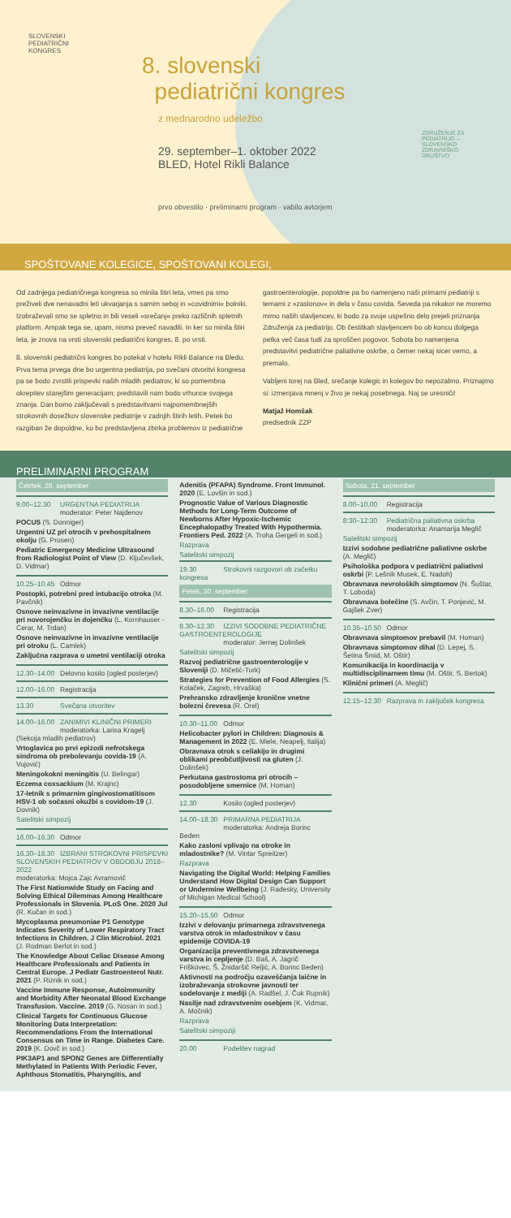SLOVENSKI PEDIATRIČNI KONGRES
8. slovenski
pediatrični kongres
z mednarodno udeležbo
29. september–1. oktober 2022
BLED, Hotel Rikli Balance
prvo obvestilo · preliminarni program · vabilo avtorjem
ZDRUŽENJE ZA PEDIATRIJO – SLOVENSKO ZDRAVNIŠKO DRUŠTVO
SPOŠTOVANE KOLEGICE, SPOŠTOVANI KOLEGI,
Od zadnjega pediatričnega kongresa so minila štiri leta, vmes pa smo preživeli dve nenavadni leti ukvarjanja s samim seboj in »covidnimi« bolniki. Izobraževali smo se spletno in bili veseli »srečanj« preko različnih spletnih platform. Ampak tega se, upam, nismo preveč navadili. In ker so minila štiri leta, je znova na vrsti slovenski pediatrični kongres, 8. po vrsti.
8. slovenski pediatrični kongres bo potekal v hotelu Rikli Balance na Bledu. Prva tema prvega dne bo urgentna pediatrija, po svečani otvoritvi kongresa pa se bodo zvrstili prispevki naših mladih pediatrov, ki so pomembna okrepitev starejšim generacijam; predstavili nam bodo vrhunce svojega znanja. Dan bomo zaključevali s predstavitvami najpomembnejših strokovnih dosežkov slovenske pediatrije v zadnjih štirih letih. Petek bo razgiban že dopoldne, ko bo predstavljena zbirka problemov iz pediatrične gastroenterologije, popoldne pa bo namenjeno naši primarni pediatriji s temami z »zaslonov« in dela v času covida. Seveda pa nikakor ne moremo mimo naših slavljencev, ki bodo za svoje uspešno delo prejeli priznanja Združenja za pediatrijo. Ob čestitkah slavljencem bo ob koncu dolgega petka več časa tudi za sproščen pogovor. Sobota bo namenjena predstavitvi pediatrične paliativne oskrbe, o čemer nekaj sicer vemo, a premalo.
Vabljeni torej na Bled, srečanje kolegic in kolegov bo nepozabno. Priznajmo si: izmenjava mnenj v živo je nekaj posebnega. Naj se uresniči!
Matjaž Homšak
predsednik ZZP
PRELIMINARNI PROGRAM
Četrtek, 29. september
9.00–12.30 URGENTNA PEDIATRIJA
moderator: Peter Najdenov
POCUS (S. Donniger)
Urgentni UZ pri otrocih v prehospitalnem okolju (G. Prosen)
Pediatric Emergency Medicine Ultrasound from Radiologist Point of View (D. Ključevšek, D. Vidmar)
10.25–10.45 Odmor
Postopki, potrebni pred intubacijo otroka (M. Pavčnik)
Osnove neinvazivne in invazivne ventilacije pri novorojenčku in dojenčku (L. Kornhauser -Cerar, M. Trdan)
Osnove neinvazivne in invazivne ventilacije pri otroku (L. Camlek)
Zaključna razprava o umetni ventilaciji otroka
12.30–14.00 Delovno kosilo (ogled posterjev)
12.00–16.00 Registracija
13.30 Svečana otvoritev
14.00–16.00 ZANIMIVI KLINIČNI PRIMERI
moderatorka: Larisa Kragelj (Sekcija mladih pediatrov)
Vrtoglavica po prvi epizodi nefrotskega sindroma ob prebolevanju covida-19 (A. Vujović)
Meningokokni meningitis (U. Belingar)
Eczema coxsackium (M. Krajnc)
17-letnik s primarnim gingivostomatitisom HSV-1 ob sočasni okužbi s covidom-19 (J. Dovnik)
Satelitski simpozij
16.00–16.30 Odmor
16.30–18.30 IZBRANI STROKOVNI PRISPEVKI SLOVENSKIH PEDIATROV V OBDOBJU 2018–2022
moderatorka: Mojca Zajc Avramovič
The First Nationwide Study on Facing and Solving Ethical Dilemmas Among Healthcare Professionals in Slovenia. PLoS One. 2020 Jul (R. Kučan in sod.)
Mycoplasma pneumoniae P1 Genotype Indicates Severity of Lower Respiratory Tract Infections in Children. J Clin Microbiol. 2021 (J. Rodman Berlot in sod.)
The Knowledge About Celiac Disease Among Healthcare Professionals and Patients in Central Europe. J Pediatr Gastroenterol Nutr. 2021 (P. Riznik in sod.)
Vaccine Immune Response, Autoimmunity and Morbidity After Neonatal Blood Exchange Transfusion. Vaccine. 2019 (G. Nosan in sod.)
Clinical Targets for Continuous Glucose Monitoring Data Interpretation: Recommendations From the International Consensus on Time in Range. Diabetes Care. 2019 (K. Dovč in sod.)
PIK3AP1 and SPON2 Genes are Differentially Methylated in Patients With Periodic Fever, Aphthous Stomatitis, Pharyngitis, and
Adenitis (PFAPA) Syndrome. Front Immunol. 2020 (E. Lovšin in sod.)
Prognostic Value of Various Diagnostic Methods for Long-Term Outcome of Newborns After Hypoxic-Ischemic Encephalopathy Treated With Hypothermia. Frontiers Ped. 2022 (A. Troha Gergeli in sod.)
Razprava
Satelitski simpozij
19.30 Strokovni razgovori ob začetku kongresa
Petek, 30. september
8.30–16.00 Registracija
8.30–12.30 IZZIVI SODOBNE PEDIATRIČNE GASTROENTEROLOGIJE
moderator: Jernej Dolinšek
Satelitski simpozij
Razvoj pediatrične gastroenterologije v Sloveniji (D. Mičetić-Turk)
Strategies for Prevention of Food Allergies (S. Kolaček, Zagreb, Hrvaška)
Prehransko zdravljenje kronične vnetne bolezni črevesa (R. Orel)
10.30–11.00 Odmor
Helicobacter pylori in Children: Diagnosis & Management in 2022 (E. Miele, Neapelj, Italija)
Obravnava otrok s celiakijo in drugimi oblikami preobčutljivosti na gluten (J. Dolinšek)
Perkutana gastrostoma pri otrocih – posodobljene smernice (M. Homan)
12.30 Kosilo (ogled posterjev)
14.00–18.30 PRIMARNA PEDIATRIJA
moderatorka: Andreja Borinc Beden
Kako zasloni vplivajo na otroke in mladostnike? (M. Vintar Spreitzer)
Razprava
Navigating the Digital World: Helping Families Understand How Digital Design Can Support or Undermine Wellbeing (J. Radesky, University of Michigan Medical School)
15.20–15.50 Odmor
Izzivi v delovanju primarnega zdravstvenega varstva otrok in mladostnikov v času epidemije COVIDA-19
Organizacija preventivnega zdravstvenega varstva in cepljenje (D. Baš, A. Jagrič Friškovec, Š. Žnidaršič Reljić, A. Borinc Beden)
Aktivnosti na področju ozaveščanja laične in izobraževanja strokovne javnosti ter sodelovanje z mediji (A. Radšel, J. Čuk Rupnik)
Nasilje nad zdravstvenim osebjem (K. Vidmar, A. Močnik)
Razprava
Satelitski simpoziji
20.00 Podelitev nagrad
Sobota, 21. september
8.00–10.00 Registracija
8:30–12:30 Pediatrična paliativna oskrba
moderatorka: Anamarija Meglič
Satelitski simpozij
Izzivi sodobne pediatrične paliativne oskrbe (A. Meglič)
Psihološka podpora v pediatrični paliativni oskrbi (P. Lešnik Musek, E. Nadoh)
Obravnava nevroloških simptomov (N. Šuštar, T. Loboda)
Obravnava bolečine (S. Avčin, T. Ponjević, M. Gajšek Zver)
10.35–10.50 Odmor
Obravnava simptomov prebavil (M. Homan)
Obravnava simptomov dihal (D. Lepej, S. Šetina Šmid, M. Oštir)
Komunikacija in koordinacija v multidisciplinarnem timu (M. Oštir, S. Bertok)
Klinični primeri (A. Meglič)
12.15–12.30 Razprava in zaključek kongresa